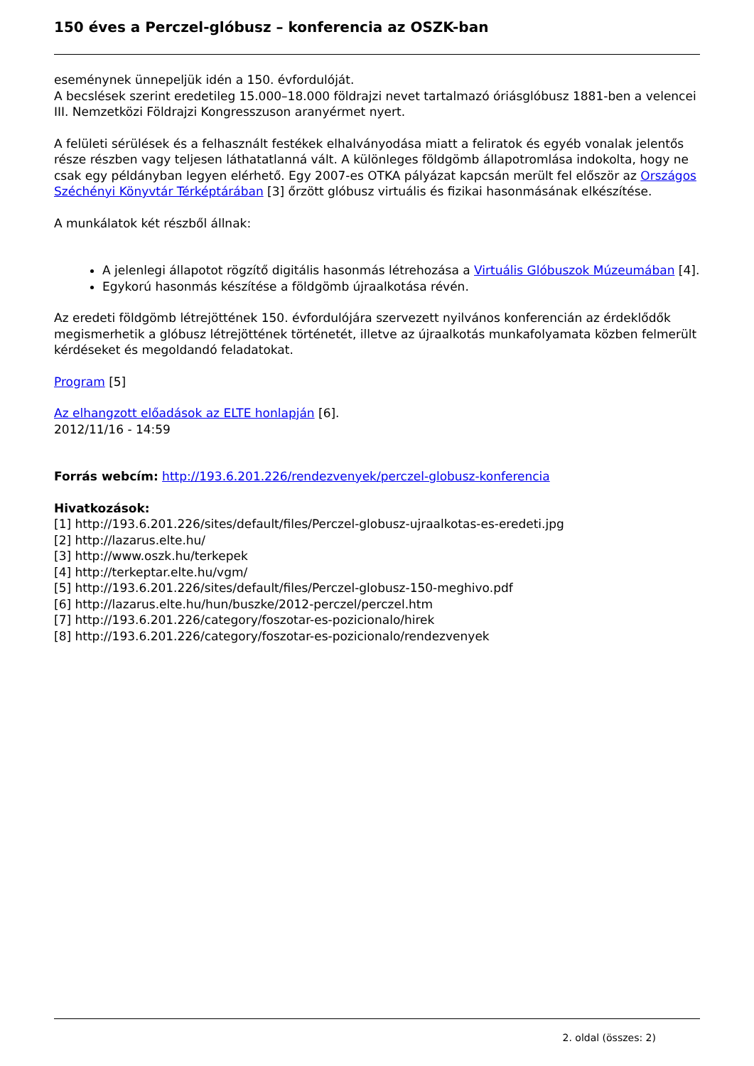150 éves a Perczel-glóbusz – konferencia az OSZK-ban
eseménynek ünnepeljük idén a 150. évfordulóját.
A becslések szerint eredetileg 15.000–18.000 földrajzi nevet tartalmazó óriásglóbusz 1881-ben a velencei III. Nemzetközi Földrajzi Kongresszuson aranyérmet nyert.
A felületi sérülések és a felhasznált festékek elhalványodása miatt a feliratok és egyéb vonalak jelentős része részben vagy teljesen láthatatlanná vált. A különleges földgömb állapotromlása indokolta, hogy ne csak egy példányban legyen elérhető. Egy 2007-es OTKA pályázat kapcsán merült fel először az Országos Széchényi Könyvtár Térképtárában [3] őrzött glóbusz virtuális és fizikai hasonmásának elkészítése.
A munkálatok két részből állnak:
A jelenlegi állapotot rögzítő digitális hasonmás létrehozása a Virtuális Glóbuszok Múzeumában [4].
Egykorú hasonmás készítése a földgömb újraalkotása révén.
Az eredeti földgömb létrejöttének 150. évfordulójára szervezett nyilvános konferencián az érdeklődők megismerhetik a glóbusz létrejöttének történetét, illetve az újraalkotás munkafolyamata közben felmerült kérdéseket és megoldandó feladatokat.
Program [5]
Az elhangzott előadások az ELTE honlapján [6].
2012/11/16 - 14:59
Forrás webcím: http://193.6.201.226/rendezvenyek/perczel-globusz-konferencia
Hivatkozások:
[1] http://193.6.201.226/sites/default/files/Perczel-globusz-ujraalkotas-es-eredeti.jpg
[2] http://lazarus.elte.hu/
[3] http://www.oszk.hu/terkepek
[4] http://terkeptar.elte.hu/vgm/
[5] http://193.6.201.226/sites/default/files/Perczel-globusz-150-meghivo.pdf
[6] http://lazarus.elte.hu/hun/buszke/2012-perczel/perczel.htm
[7] http://193.6.201.226/category/foszotar-es-pozicionalo/hirek
[8] http://193.6.201.226/category/foszotar-es-pozicionalo/rendezvenyek
2. oldal (összes: 2)